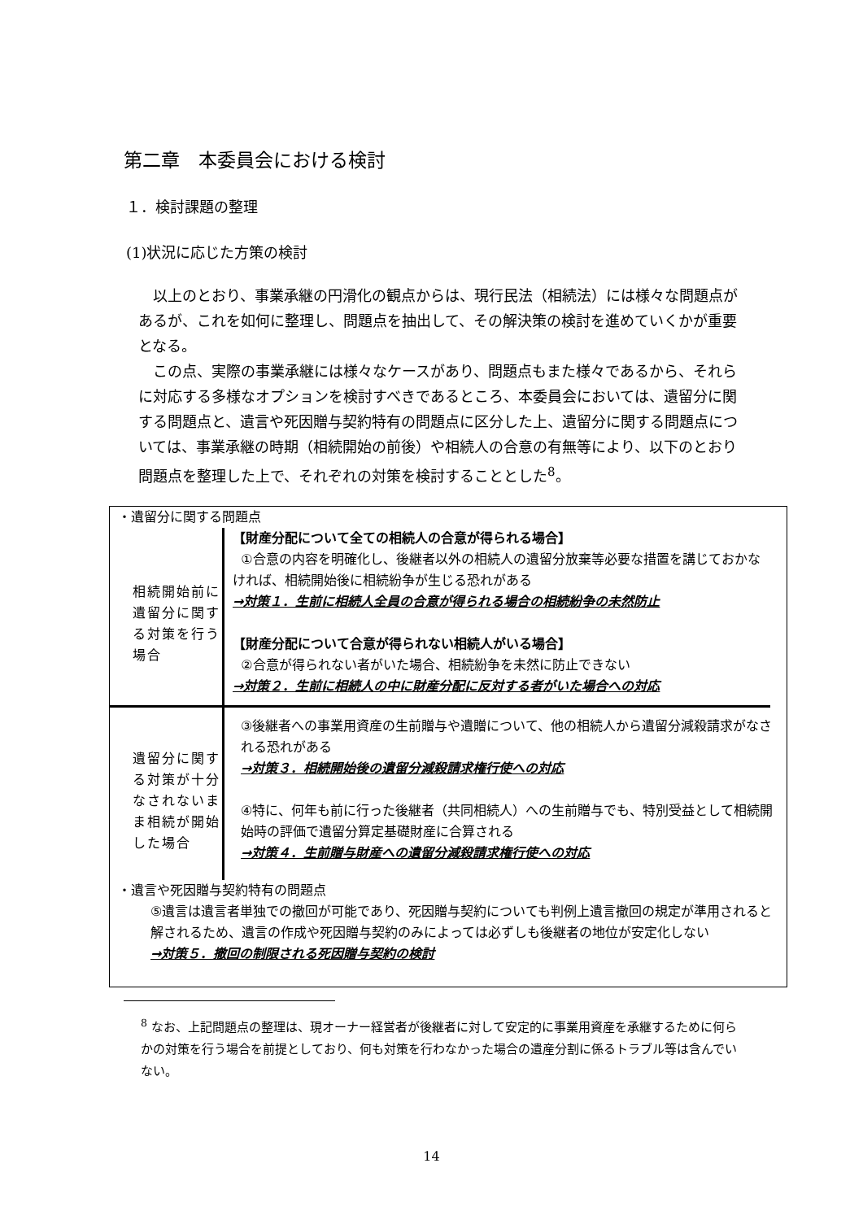第二章　本委員会における検討
１．検討課題の整理
(1)状況に応じた方策の検討
以上のとおり、事業承継の円滑化の観点からは、現行民法（相続法）には様々な問題点があるが、これを如何に整理し、問題点を抽出して、その解決策の検討を進めていくかが重要となる。
この点、実際の事業承継には様々なケースがあり、問題点もまた様々であるから、それらに対応する多様なオプションを検討すべきであるところ、本委員会においては、遺留分に関する問題点と、遺言や死因贈与契約特有の問題点に区分した上、遺留分に関する問題点については、事業承継の時期（相続開始の前後）や相続人の合意の有無等により、以下のとおり問題点を整理した上で、それぞれの対策を検討することとした<sup>8</sup>。
・遺留分に関する問題点
相続開始前に遺留分に関する対策を行う場合
【財産分配について全ての相続人の合意が得られる場合】
①合意の内容を明確化し、後継者以外の相続人の遺留分放棄等必要な措置を講じておかなければ、相続開始後に相続紛争が生じる恐れがある
→対策１．生前に相続人全員の合意が得られる場合の相続紛争の未然防止
【財産分配について合意が得られない相続人がいる場合】
②合意が得られない者がいた場合、相続紛争を未然に防止できない
→対策２．生前に相続人の中に財産分配に反対する者がいた場合への対応
遺留分に関する対策が十分なされないまま相続が開始した場合
③後継者への事業用資産の生前贈与や遺贈について、他の相続人から遺留分減殺請求がなされる恐れがある
→対策３．相続開始後の遺留分減殺請求権行使への対応
④特に、何年も前に行った後継者（共同相続人）への生前贈与でも、特別受益として相続開始時の評価で遺留分算定基礎財産に合算される
→対策４．生前贈与財産への遺留分減殺請求権行使への対応
・遺言や死因贈与契約特有の問題点
⑤遺言は遺言者単独での撤回が可能であり、死因贈与契約についても判例上遺言撤回の規定が準用されると解されるため、遺言の作成や死因贈与契約のみによっては必ずしも後継者の地位が安定化しない
→対策５．撤回の制限される死因贈与契約の検討
<sup>8</sup> なお、上記問題点の整理は、現オーナー経営者が後継者に対して安定的に事業用資産を承継するために何らかの対策を行う場合を前提としており、何も対策を行わなかった場合の遺産分割に係るトラブル等は含んでいない。
14